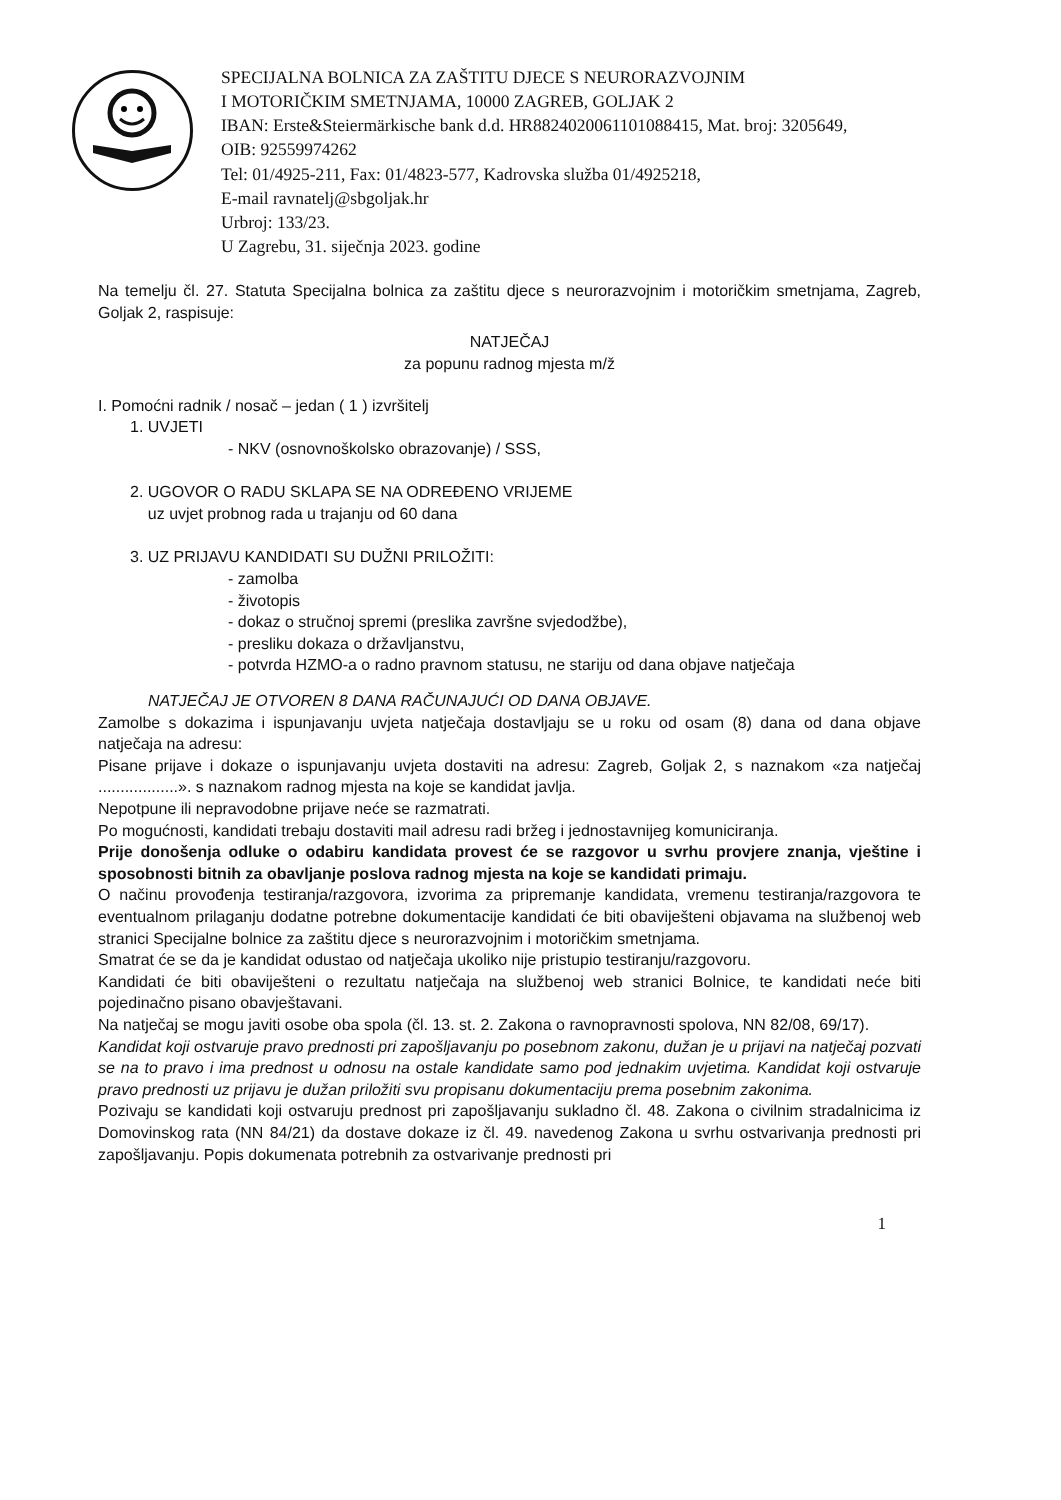SPECIJALNA BOLNICA ZA ZAŠTITU DJECE S NEURORAZVOJNIM
I MOTORIČKIM SMETNJAMA, 10000 ZAGREB, GOLJAK 2
IBAN: Erste&Steiermärkische bank d.d. HR8824020061101088415, Mat. broj: 3205649,
OIB: 92559974262
Tel: 01/4925-211, Fax: 01/4823-577, Kadrovska služba 01/4925218,
E-mail ravnatelj@sbgoljak.hr
Urbroj: 133/23.
U Zagrebu, 31. siječnja 2023. godine
Na temelju čl. 27. Statuta Specijalna bolnica za zaštitu djece s neurorazvojnim i motoričkim smetnjama, Zagreb, Goljak 2, raspisuje:
NATJEČAJ
za popunu radnog mjesta m/ž
I. Pomoćni radnik / nosač – jedan ( 1 ) izvršitelj
1. UVJETI
- NKV (osnovnoškolsko obrazovanje) / SSS,
2. UGOVOR O RADU SKLAPA SE NA ODREĐENO VRIJEME
uz uvjet probnog rada u trajanju od 60 dana
3. UZ PRIJAVU KANDIDATI SU DUŽNI PRILOŽITI:
- zamolba
- životopis
- dokaz o stručnoj spremi (preslika završne svjedodžbe),
- presliku dokaza o državljanstvu,
- potvrda HZMO-a o radno pravnom statusu, ne stariju od dana objave natječaja
NATJEČAJ JE OTVOREN 8 DANA RAČUNAJUĆI OD DANA OBJAVE.
Zamolbe s dokazima i ispunjavanju uvjeta natječaja dostavljaju se u roku od osam (8) dana od dana objave natječaja na adresu:
Pisane prijave i dokaze o ispunjavanju uvjeta dostaviti na adresu: Zagreb, Goljak 2, s naznakom «za natječaj ..................». s naznakom radnog mjesta na koje se kandidat javlja.
Nepotpune ili nepravodobne prijave neće se razmatrati.
Po mogućnosti, kandidati trebaju dostaviti mail adresu radi bržeg i jednostavnijeg komuniciranja.
Prije donošenja odluke o odabiru kandidata provest će se razgovor u svrhu provjere znanja, vještine i sposobnosti bitnih za obavljanje poslova radnog mjesta na koje se kandidati primaju.
O načinu provođenja testiranja/razgovora, izvorima za pripremanje kandidata, vremenu testiranja/razgovora te eventualnom prilaganju dodatne potrebne dokumentacije kandidati će biti obaviješteni objavama na službenoj web stranici Specijalne bolnice za zaštitu djece s neurorazvojnim i motoričkim smetnjama.
Smatrat će se da je kandidat odustao od natječaja ukoliko nije pristupio testiranju/razgovoru.
Kandidati će biti obaviješteni o rezultatu natječaja na službenoj web stranici Bolnice, te kandidati neće biti pojedinačno pisano obavještavani.
Na natječaj se mogu javiti osobe oba spola (čl. 13. st. 2. Zakona o ravnopravnosti spolova, NN 82/08, 69/17).
Kandidat koji ostvaruje pravo prednosti pri zapošljavanju po posebnom zakonu, dužan je u prijavi na natječaj pozvati se na to pravo i ima prednost u odnosu na ostale kandidate samo pod jednakim uvjetima. Kandidat koji ostvaruje pravo prednosti uz prijavu je dužan priložiti svu propisanu dokumentaciju prema posebnim zakonima.
Pozivaju se kandidati koji ostvaruju prednost pri zapošljavanju sukladno čl. 48. Zakona o civilnim stradalnicima iz Domovinskog rata (NN 84/21) da dostave dokaze iz čl. 49. navedenog Zakona u svrhu ostvarivanja prednosti pri zapošljavanju. Popis dokumenata potrebnih za ostvarivanje prednosti pri
1